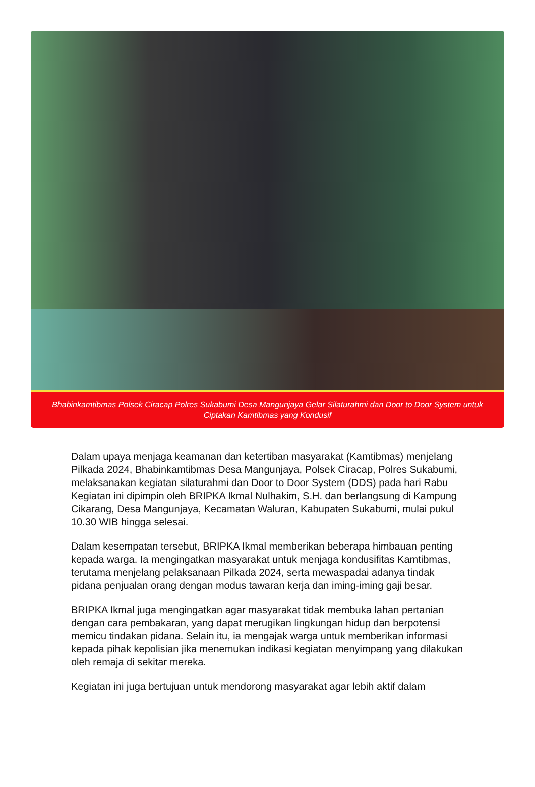Bhabinkamtibmas Polsek Ciracap Polres Sukabumi Desa Mangunjaya Gelar Silaturahmi dan Door to Door System untuk Ciptakan Kamtibmas yang Kondusif
Dalam upaya menjaga keamanan dan ketertiban masyarakat (Kamtibmas) menjelang Pilkada 2024, Bhabinkamtibmas Desa Mangunjaya, Polsek Ciracap, Polres Sukabumi, melaksanakan kegiatan silaturahmi dan Door to Door System (DDS) pada hari Rabu Kegiatan ini dipimpin oleh BRIPKA Ikmal Nulhakim, S.H. dan berlangsung di Kampung Cikarang, Desa Mangunjaya, Kecamatan Waluran, Kabupaten Sukabumi, mulai pukul 10.30 WIB hingga selesai.
Dalam kesempatan tersebut, BRIPKA Ikmal memberikan beberapa himbauan penting kepada warga. Ia mengingatkan masyarakat untuk menjaga kondusifitas Kamtibmas, terutama menjelang pelaksanaan Pilkada 2024, serta mewaspadai adanya tindak pidana penjualan orang dengan modus tawaran kerja dan iming-iming gaji besar.
BRIPKA Ikmal juga mengingatkan agar masyarakat tidak membuka lahan pertanian dengan cara pembakaran, yang dapat merugikan lingkungan hidup dan berpotensi memicu tindakan pidana. Selain itu, ia mengajak warga untuk memberikan informasi kepada pihak kepolisian jika menemukan indikasi kegiatan menyimpang yang dilakukan oleh remaja di sekitar mereka.
Kegiatan ini juga bertujuan untuk mendorong masyarakat agar lebih aktif dalam